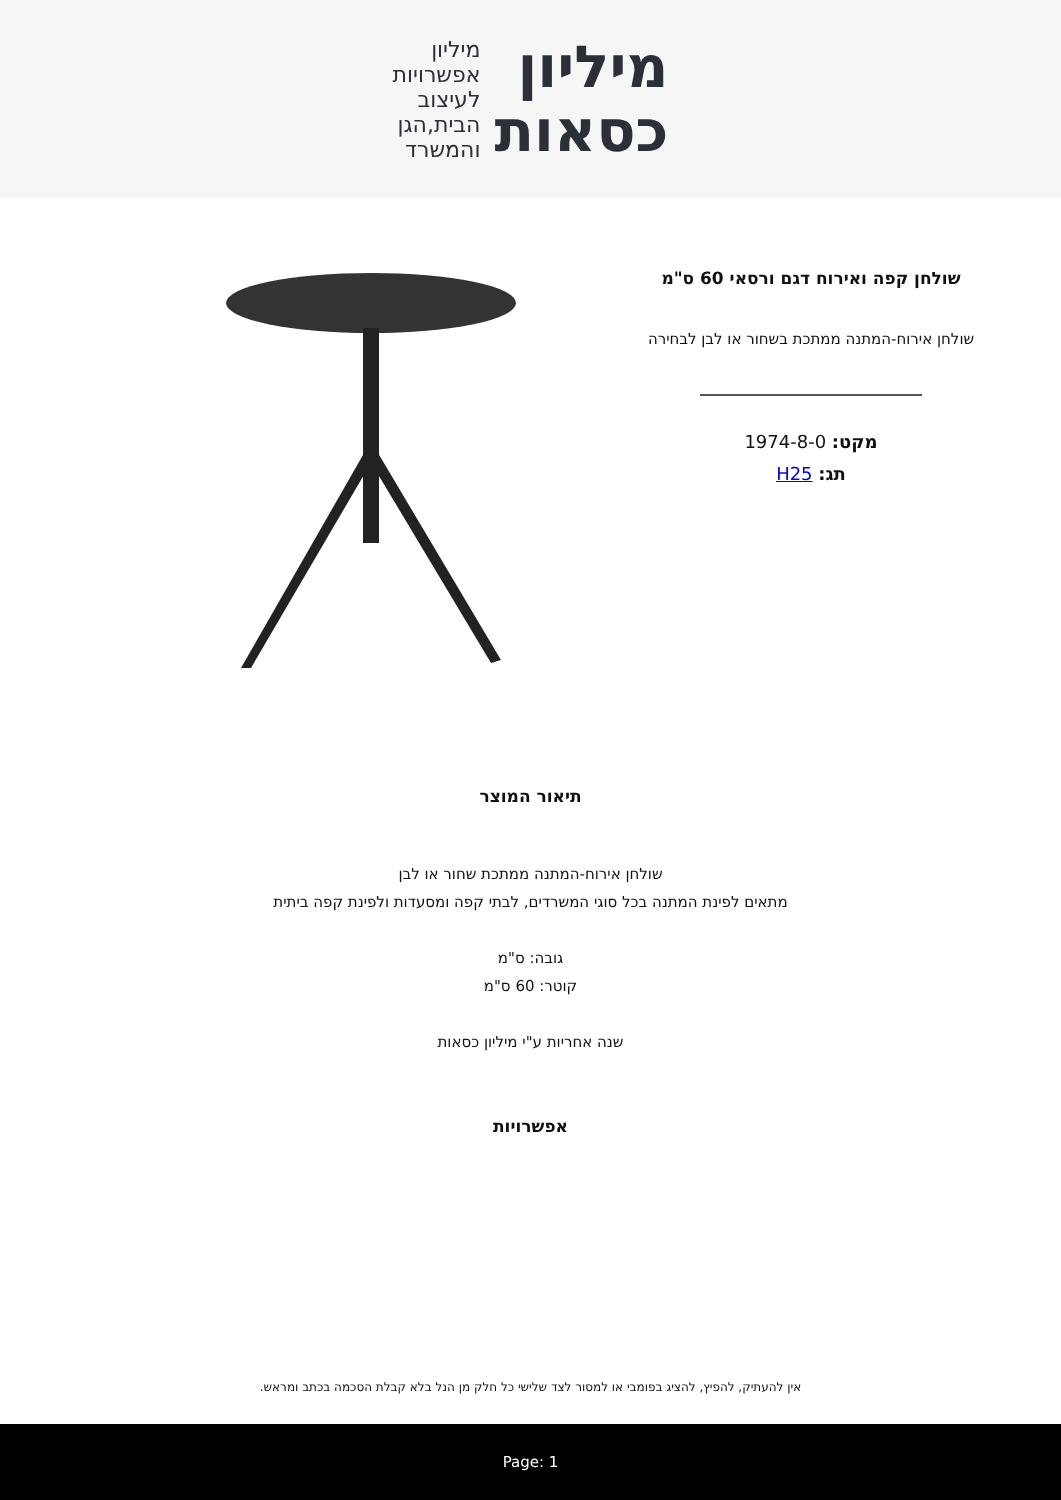מיליון
כסאות
מיליון
אפשרויות
לעיצוב
הבית,הגן
והמשרד
שולחן קפה ואירוח דגם ורסאי 60 ס"מ
שולחן אירוח-המתנה ממתכת בשחור או לבן לבחירה
מקט: 1974-8-0
תג: H25
תיאור המוצר
שולחן אירוח-המתנה ממתכת שחור או לבן
מתאים לפינת המתנה בכל סוגי המשרדים, לבתי קפה ומסעדות ולפינת קפה ביתית
גובה: ס"מ
קוטר: 60 ס"מ
שנה אחריות ע"י מיליון כסאות
אפשרויות
אין להעתיק, להפיץ, להציג בפומבי או למסור לצד שלישי כל חלק מן הנל בלא קבלת הסכמה בכתב ומראש.
Page: 1